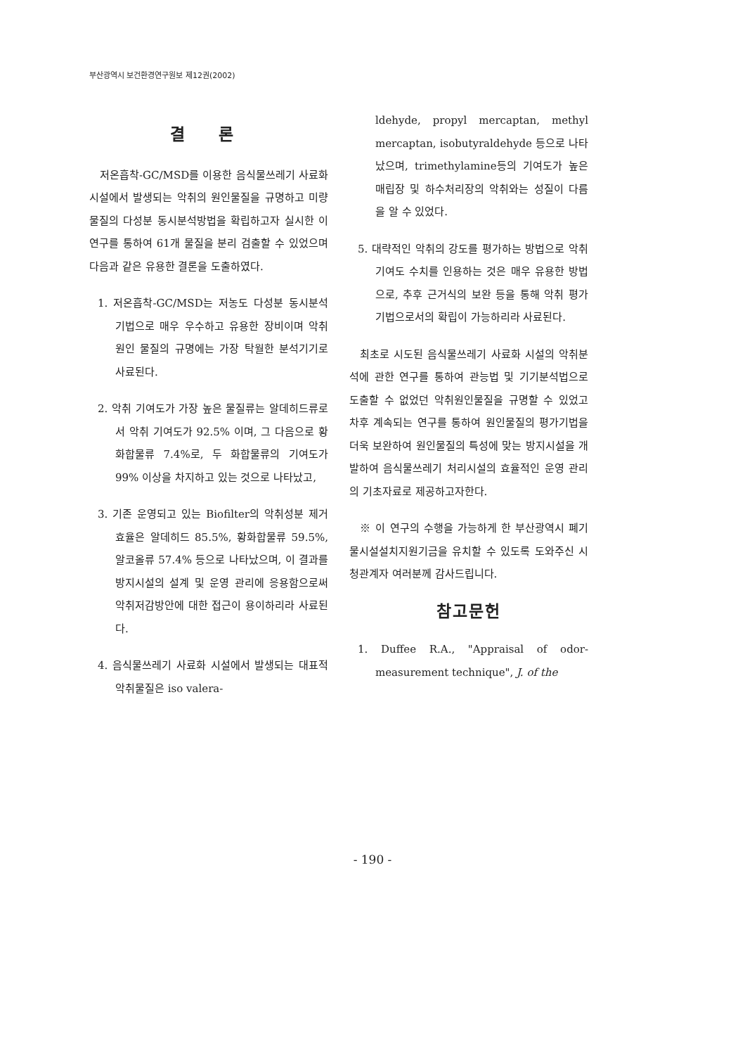부산광역시 보건환경연구원보 제12권(2002)
결 론
저온흡착-GC/MSD를 이용한 음식물쓰레기 사료화시설에서 발생되는 악취의 원인물질을 규명하고 미량 물질의 다성분 동시분석방법을 확립하고자 실시한 이 연구를 통하여 61개 물질을 분리 검출할 수 있었으며 다음과 같은 유용한 결론을 도출하였다.
1. 저온흡착-GC/MSD는 저농도 다성분 동시분석기법으로 매우 우수하고 유용한 장비이며 악취원인 물질의 규명에는 가장 탁월한 분석기기로 사료된다.
2. 악취 기여도가 가장 높은 물질류는 알데히드류로서 악취 기여도가 92.5% 이며, 그 다음으로 황화합물류 7.4%로, 두 화합물류의 기여도가 99% 이상을 차지하고 있는 것으로 나타났고,
3. 기존 운영되고 있는 Biofilter의 악취성분 제거효율은 알데히드 85.5%, 황화합물류 59.5%, 알코올류 57.4% 등으로 나타났으며, 이 결과를 방지시설의 설계 및 운영 관리에 응용함으로써 악취저감방안에 대한 접근이 용이하리라 사료된다.
4. 음식물쓰레기 사료화 시설에서 발생되는 대표적 악취물질은 iso valera-
ldehyde, propyl mercaptan, methyl mercaptan, isobutyraldehyde 등으로 나타났으며, trimethylamine등의 기여도가 높은 매립장 및 하수처리장의 악취와는 성질이 다름을 알 수 있었다.
5. 대략적인 악취의 강도를 평가하는 방법으로 악취 기여도 수치를 인용하는 것은 매우 유용한 방법으로, 추후 근거식의 보완 등을 통해 악취 평가기법으로서의 확립이 가능하리라 사료된다.
최초로 시도된 음식물쓰레기 사료화 시설의 악취분석에 관한 연구를 통하여 관능법 및 기기분석법으로 도출할 수 없었던 악취원인물질을 규명할 수 있었고 차후 계속되는 연구를 통하여 원인물질의 평가기법을 더욱 보완하여 원인물질의 특성에 맞는 방지시설을 개발하여 음식물쓰레기 처리시설의 효율적인 운영 관리의 기초자료로 제공하고자한다.
※ 이 연구의 수행을 가능하게 한 부산광역시 폐기물시설설치지원기금을 유치할 수 있도록 도와주신 시청관계자 여러분께 감사드립니다.
참고문헌
1. Duffee R.A., "Appraisal of odor-measurement technique", J. of the
- 190 -